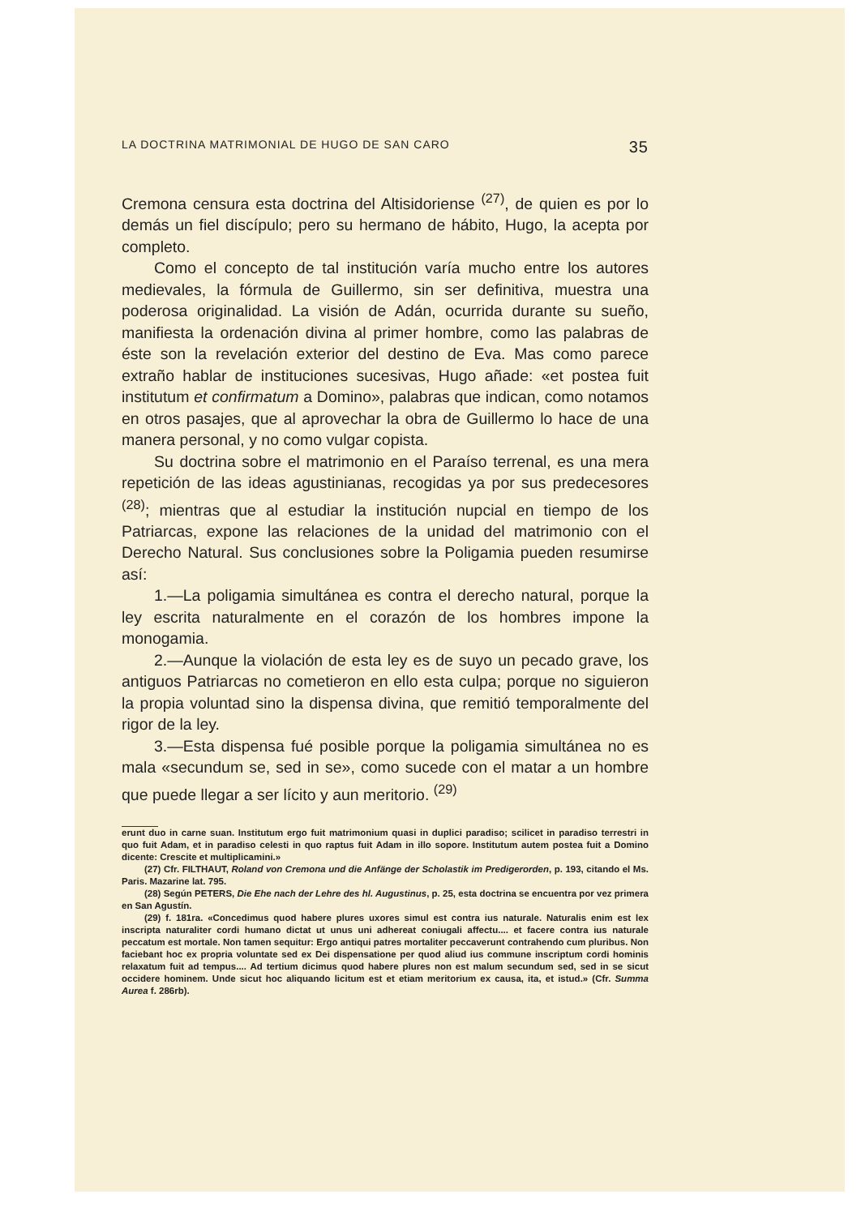LA DOCTRINA MATRIMONIAL DE HUGO DE SAN CARO 35
Cremona censura esta doctrina del Altisidoriense <sup>(27)</sup>, de quien es por lo demás un fiel discípulo; pero su hermano de hábito, Hugo, la acepta por completo.
Como el concepto de tal institución varía mucho entre los autores medievales, la fórmula de Guillermo, sin ser definitiva, muestra una poderosa originalidad. La visión de Adán, ocurrida durante su sueño, manifiesta la ordenación divina al primer hombre, como las palabras de éste son la revelación exterior del destino de Eva. Mas como parece extraño hablar de instituciones sucesivas, Hugo añade: «et postea fuit institutum et confirmatum a Domino», palabras que indican, como notamos en otros pasajes, que al aprovechar la obra de Guillermo lo hace de una manera personal, y no como vulgar copista.
Su doctrina sobre el matrimonio en el Paraíso terrenal, es una mera repetición de las ideas agustinianas, recogidas ya por sus predecesores <sup>(28)</sup>; mientras que al estudiar la institución nupcial en tiempo de los Patriarcas, expone las relaciones de la unidad del matrimonio con el Derecho Natural. Sus conclusiones sobre la Poligamia pueden resumirse así:
1.—La poligamia simultánea es contra el derecho natural, porque la ley escrita naturalmente en el corazón de los hombres impone la monogamia.
2.—Aunque la violación de esta ley es de suyo un pecado grave, los antiguos Patriarcas no cometieron en ello esta culpa; porque no siguieron la propia voluntad sino la dispensa divina, que remitió temporalmente del rigor de la ley.
3.—Esta dispensa fué posible porque la poligamia simultánea no es mala «secundum se, sed in se», como sucede con el matar a un hombre que puede llegar a ser lícito y aun meritorio. <sup>(29)</sup>
erunt duo in carne suan. Institutum ergo fuit matrimonium quasi in duplici paradiso; scilicet in paradiso terrestri in quo fuit Adam, et in paradiso celesti in quo raptus fuit Adam in illo sopore. Institutum autem postea fuit a Domino dicente: Crescite et multiplicamini.»
(27) Cfr. FILTHAUT, Roland von Cremona und die Anfänge der Scholastik im Predigerorden, p. 193, citando el Ms. Paris. Mazarine lat. 795.
(28) Según PETERS, Die Ehe nach der Lehre des hl. Augustinus, p. 25, esta doctrina se encuentra por vez primera en San Agustín.
(29) f. 181ra. «Concedimus quod habere plures uxores simul est contra ius naturale. Naturalis enim est lex inscripta naturaliter cordi humano dictat ut unus uni adhereat coniugali affectu.... et facere contra ius naturale peccatum est mortale. Non tamen sequitur: Ergo antiqui patres mortaliter peccaverunt contrahendo cum pluribus. Non faciebant hoc ex propria voluntate sed ex Dei dispensatione per quod aliud ius commune inscriptum cordi hominis relaxatum fuit ad tempus.... Ad tertium dicimus quod habere plures non est malum secundum sed, sed in se sicut occidere hominem. Unde sicut hoc aliquando licitum est et etiam meritorium ex causa, ita, et istud.» (Cfr. Summa Aurea f. 286rb).